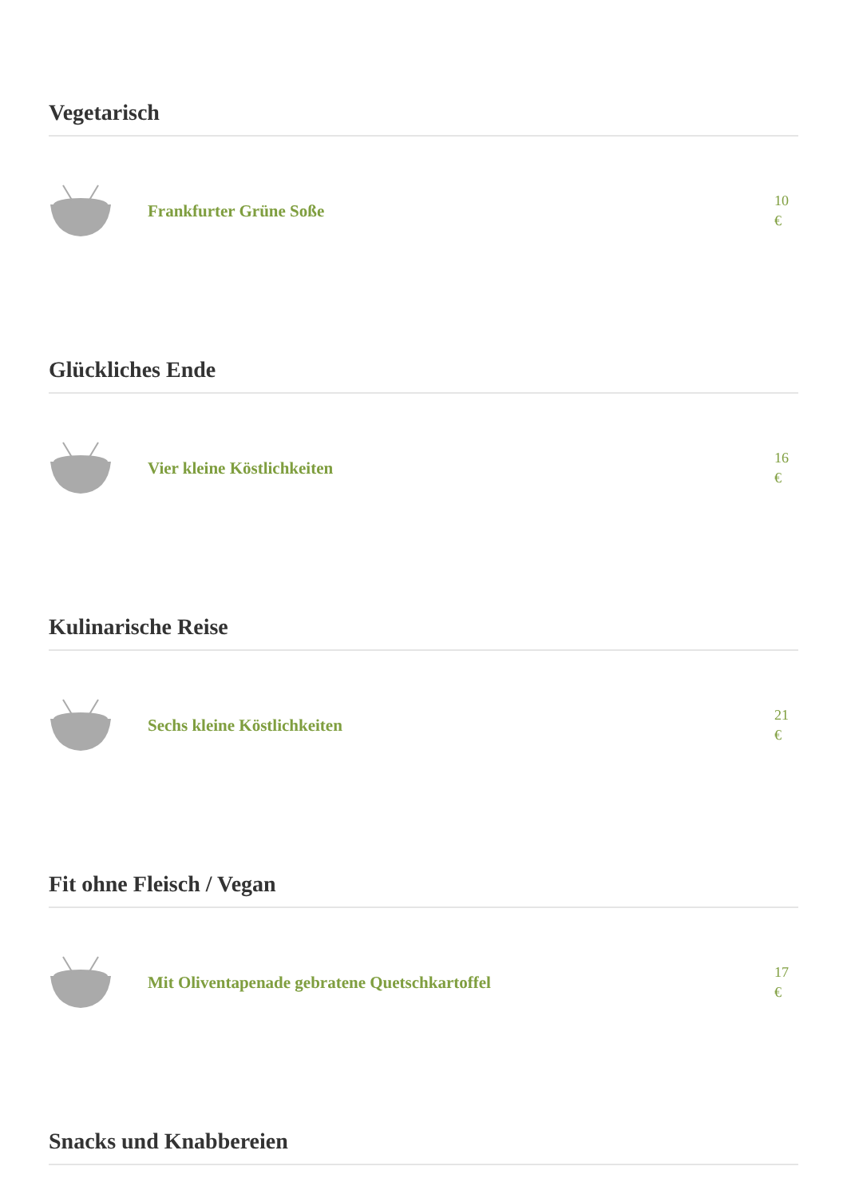Vegetarisch
Frankfurter Grüne Soße
10 €
Glückliches Ende
Vier kleine Köstlichkeiten
16 €
Kulinarische Reise
Sechs kleine Köstlichkeiten
21 €
Fit ohne Fleisch / Vegan
Mit Oliventapenade gebratene Quetschkartoffel
17 €
Snacks und Knabbereien